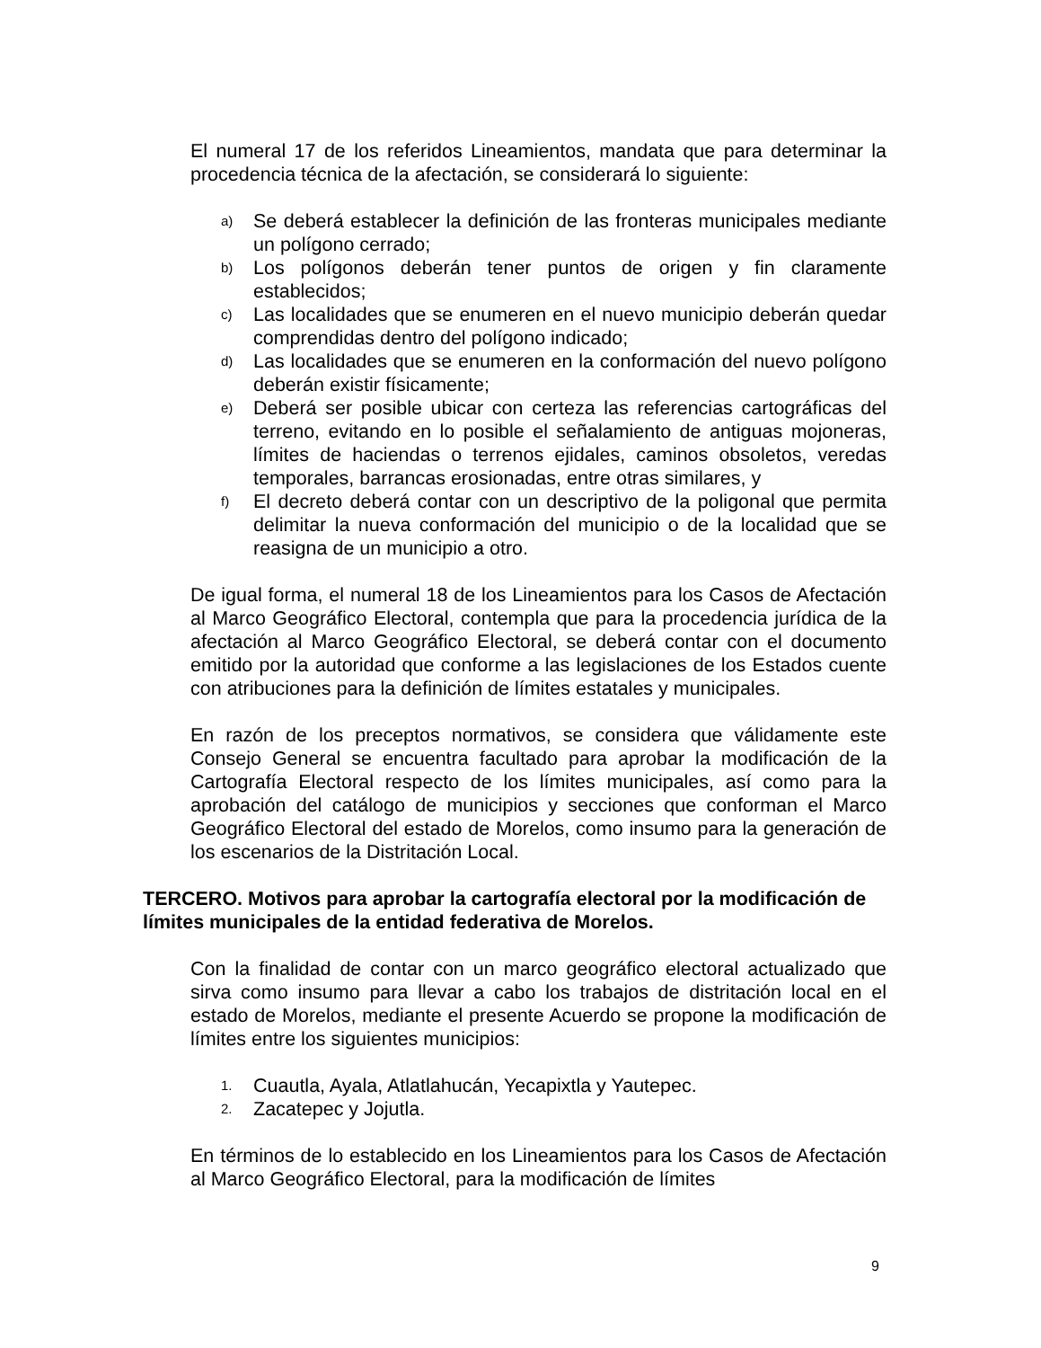El numeral 17 de los referidos Lineamientos, mandata que para determinar la procedencia técnica de la afectación, se considerará lo siguiente:
a) Se deberá establecer la definición de las fronteras municipales mediante un polígono cerrado;
b) Los polígonos deberán tener puntos de origen y fin claramente establecidos;
c) Las localidades que se enumeren en el nuevo municipio deberán quedar comprendidas dentro del polígono indicado;
d) Las localidades que se enumeren en la conformación del nuevo polígono deberán existir físicamente;
e) Deberá ser posible ubicar con certeza las referencias cartográficas del terreno, evitando en lo posible el señalamiento de antiguas mojoneras, límites de haciendas o terrenos ejidales, caminos obsoletos, veredas temporales, barrancas erosionadas, entre otras similares, y
f) El decreto deberá contar con un descriptivo de la poligonal que permita delimitar la nueva conformación del municipio o de la localidad que se reasigna de un municipio a otro.
De igual forma, el numeral 18 de los Lineamientos para los Casos de Afectación al Marco Geográfico Electoral, contempla que para la procedencia jurídica de la afectación al Marco Geográfico Electoral, se deberá contar con el documento emitido por la autoridad que conforme a las legislaciones de los Estados cuente con atribuciones para la definición de límites estatales y municipales.
En razón de los preceptos normativos, se considera que válidamente este Consejo General se encuentra facultado para aprobar la modificación de la Cartografía Electoral respecto de los límites municipales, así como para la aprobación del catálogo de municipios y secciones que conforman el Marco Geográfico Electoral del estado de Morelos, como insumo para la generación de los escenarios de la Distritación Local.
TERCERO. Motivos para aprobar la cartografía electoral por la modificación de límites municipales de la entidad federativa de Morelos.
Con la finalidad de contar con un marco geográfico electoral actualizado que sirva como insumo para llevar a cabo los trabajos de distritación local en el estado de Morelos, mediante el presente Acuerdo se propone la modificación de límites entre los siguientes municipios:
1. Cuautla, Ayala, Atlatlahucán, Yecapixtla y Yautepec.
2. Zacatepec y Jojutla.
En términos de lo establecido en los Lineamientos para los Casos de Afectación al Marco Geográfico Electoral, para la modificación de límites
9